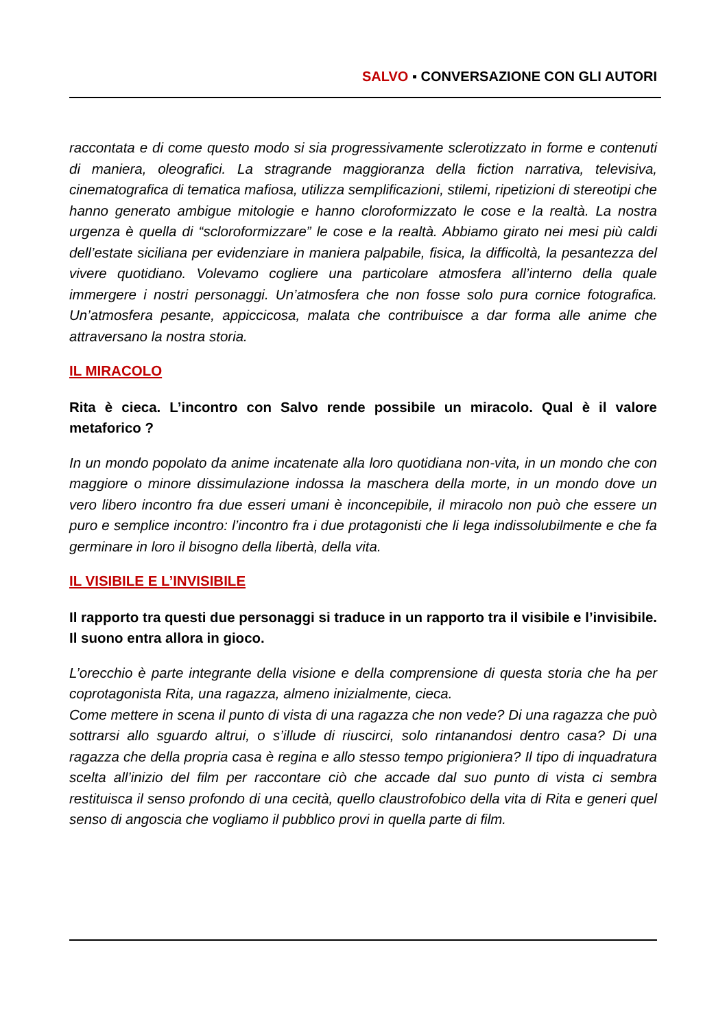SALVO ▪ CONVERSAZIONE CON GLI AUTORI
raccontata e di come questo modo si sia progressivamente sclerotizzato in forme e contenuti di maniera, oleografici. La stragrande maggioranza della fiction narrativa, televisiva, cinematografica di tematica mafiosa, utilizza semplificazioni, stilemi, ripetizioni di stereotipi che hanno generato ambigue mitologie e hanno cloroformizzato le cose e la realtà. La nostra urgenza è quella di “scloroformizzare” le cose e la realtà. Abbiamo girato nei mesi più caldi dell’estate siciliana per evidenziare in maniera palpabile, fisica, la difficoltà, la pesantezza del vivere quotidiano. Volevamo cogliere una particolare atmosfera all’interno della quale immergere i nostri personaggi. Un’atmosfera che non fosse solo pura cornice fotografica. Un’atmosfera pesante, appiccicosa, malata che contribuisce a dar forma alle anime che attraversano la nostra storia.
IL MIRACOLO
Rita è cieca. L’incontro con Salvo rende possibile un miracolo. Qual è il valore metaforico ?
In un mondo popolato da anime incatenate alla loro quotidiana non-vita, in un mondo che con maggiore o minore dissimulazione indossa la maschera della morte, in un mondo dove un vero libero incontro fra due esseri umani è inconcepibile, il miracolo non può che essere un puro e semplice incontro: l’incontro fra i due protagonisti che li lega indissolubilmente e che fa germinare in loro il bisogno della libertà, della vita.
IL VISIBILE E L’INVISIBILE
Il rapporto tra questi due personaggi si traduce in un rapporto tra il visibile e l’invisibile. Il suono entra allora in gioco.
L’orecchio è parte integrante della visione e della comprensione di questa storia che ha per coprotagonista Rita, una ragazza, almeno inizialmente, cieca.
Come mettere in scena il punto di vista di una ragazza che non vede? Di una ragazza che può sottrarsi allo sguardo altrui, o s’illude di riuscirci, solo rintanandosi dentro casa? Di una ragazza che della propria casa è regina e allo stesso tempo prigioniera? Il tipo di inquadratura scelta all’inizio del film per raccontare ciò che accade dal suo punto di vista ci sembra restituisca il senso profondo di una cecità, quello claustrofobico della vita di Rita e generi quel senso di angoscia che vogliamo il pubblico provi in quella parte di film.